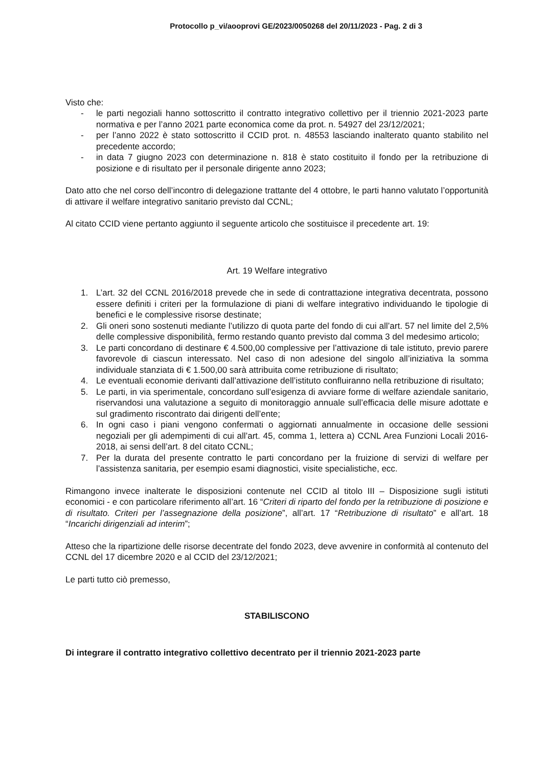Protocollo p_vi/aooprovi GE/2023/0050268 del 20/11/2023 - Pag. 2 di 3
Visto che:
- le parti negoziali hanno sottoscritto il contratto integrativo collettivo per il triennio 2021-2023 parte normativa e per l’anno 2021 parte economica come da prot. n. 54927 del 23/12/2021;
- per l’anno 2022 è stato sottoscritto il CCID prot. n. 48553 lasciando inalterato quanto stabilito nel precedente accordo;
- in data 7 giugno 2023 con determinazione n. 818 è stato costituito il fondo per la retribuzione di posizione e di risultato per il personale dirigente anno 2023;
Dato atto che nel corso dell’incontro di delegazione trattante del 4 ottobre, le parti hanno valutato l’opportunità di attivare il welfare integrativo sanitario previsto dal CCNL;
Al citato CCID viene pertanto aggiunto il seguente articolo che sostituisce il precedente art. 19:
Art. 19 Welfare integrativo
1. L’art. 32 del CCNL 2016/2018 prevede che in sede di contrattazione integrativa decentrata, possono essere definiti i criteri per la formulazione di piani di welfare integrativo individuando le tipologie di benefici e le complessive risorse destinate;
2. Gli oneri sono sostenuti mediante l’utilizzo di quota parte del fondo di cui all’art. 57 nel limite del 2,5% delle complessive disponibilità, fermo restando quanto previsto dal comma 3 del medesimo articolo;
3. Le parti concordano di destinare € 4.500,00 complessive per l’attivazione di tale istituto, previo parere favorevole di ciascun interessato. Nel caso di non adesione del singolo all’iniziativa la somma individuale stanziata di € 1.500,00 sarà attribuita come retribuzione di risultato;
4. Le eventuali economie derivanti dall’attivazione dell’istituto confluiranno nella retribuzione di risultato;
5. Le parti, in via sperimentale, concordano sull’esigenza di avviare forme di welfare aziendale sanitario, riservandosi una valutazione a seguito di monitoraggio annuale sull’efficacia delle misure adottate e sul gradimento riscontrato dai dirigenti dell’ente;
6. In ogni caso i piani vengono confermati o aggiornati annualmente in occasione delle sessioni negoziali per gli adempimenti di cui all’art. 45, comma 1, lettera a) CCNL Area Funzioni Locali 2016-2018, ai sensi dell’art. 8 del citato CCNL;
7. Per la durata del presente contratto le parti concordano per la fruizione di servizi di welfare per l’assistenza sanitaria, per esempio esami diagnostici, visite specialistiche, ecc.
Rimangono invece inalterate le disposizioni contenute nel CCID al titolo III – Disposizione sugli istituti economici - e con particolare riferimento all’art. 16 “Criteri di riparto del fondo per la retribuzione di posizione e di risultato. Criteri per l’assegnazione della posizione”, all’art. 17 “Retribuzione di risultato” e all’art. 18 “Incarichi dirigenziali ad interim”;
Atteso che la ripartizione delle risorse decentrate del fondo 2023, deve avvenire in conformità al contenuto del CCNL del 17 dicembre 2020 e al CCID del 23/12/2021;
Le parti tutto ciò premesso,
STABILISCONO
Di integrare il contratto integrativo collettivo decentrato per il triennio 2021-2023 parte